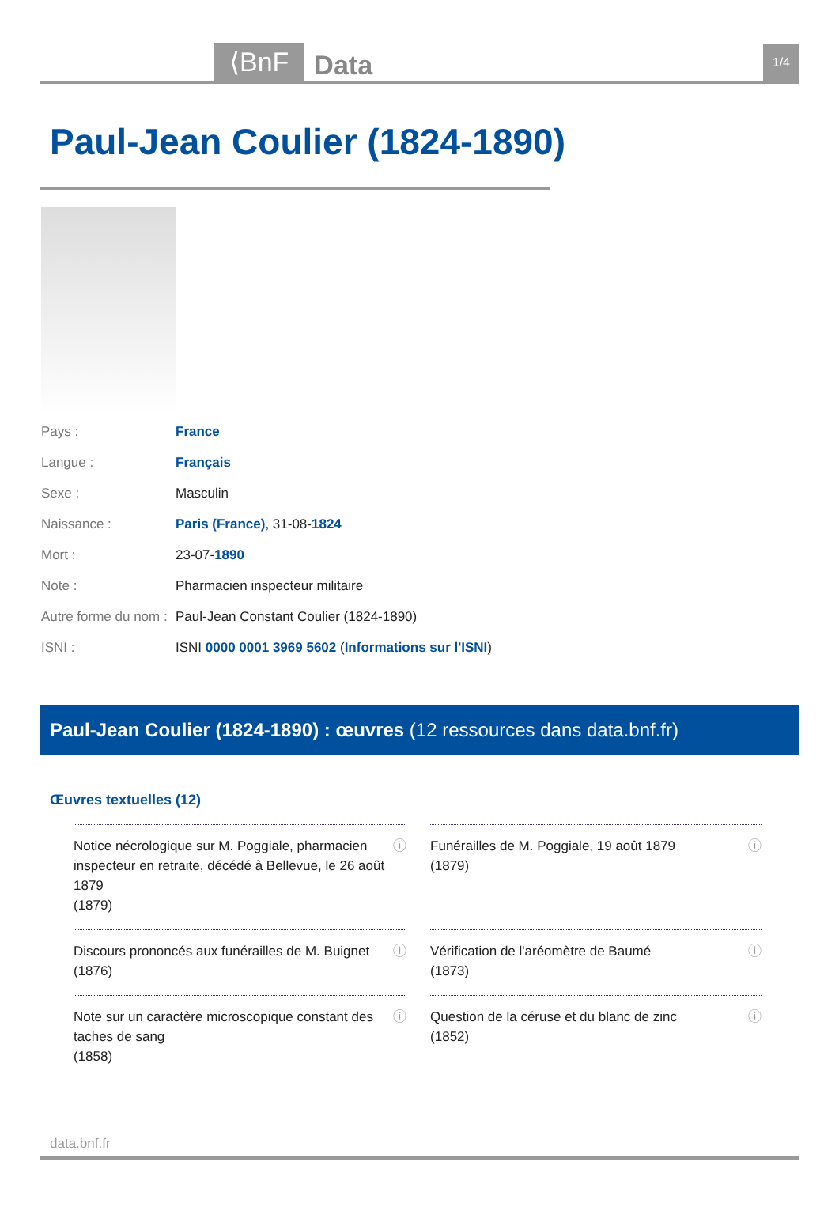⟨BnF Data 1/4
Paul-Jean Coulier (1824-1890)
| Pays : | France |
| Langue : | Français |
| Sexe : | Masculin |
| Naissance : | Paris (France) , 31-08- 1824 |
| Mort : | 23-07- 1890 |
| Note : | Pharmacien inspecteur militaire |
| Autre forme du nom : | Paul-Jean Constant Coulier (1824-1890) |
| ISNI : | ISNI 0000 0001 3969 5602 ( Informations sur l'ISNI ) |
Paul-Jean Coulier (1824-1890) : œuvres (12 ressources dans data.bnf.fr)
Œuvres textuelles (12)
| ⓘ Notice nécrologique sur M. Poggiale, pharmacien inspecteur en retraite, décédé à Bellevue, le 26 août 1879 (1879) | ⓘ Funérailles de M. Poggiale, 19 août 1879 (1879) |
| ⓘ Discours prononcés aux funérailles de M. Buignet (1876) | ⓘ Vérification de l'aréomètre de Baumé (1873) |
| ⓘ Note sur un caractère microscopique constant des taches de sang (1858) | ⓘ Question de la céruse et du blanc de zinc (1852) |
data.bnf.fr